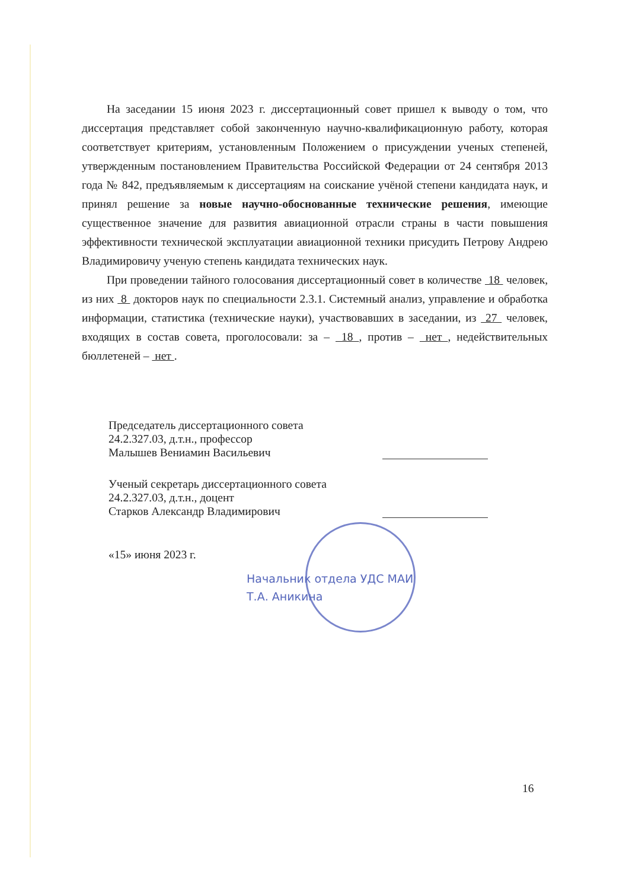На заседании 15 июня 2023 г. диссертационный совет пришел к выводу о том, что диссертация представляет собой законченную научно-квалификационную работу, которая соответствует критериям, установленным Положением о присуждении ученых степеней, утвержденным постановлением Правительства Российской Федерации от 24 сентября 2013 года № 842, предъявляемым к диссертациям на соискание учёной степени кандидата наук, и принял решение за новые научно-обоснованные технические решения, имеющие существенное значение для развития авиационной отрасли страны в части повышения эффективности технической эксплуатации авиационной техники присудить Петрову Андрею Владимировичу ученую степень кандидата технических наук.
При проведении тайного голосования диссертационный совет в количестве 18 человек, из них 8 докторов наук по специальности 2.3.1. Системный анализ, управление и обработка информации, статистика (технические науки), участвовавших в заседании, из 27 человек, входящих в состав совета, проголосовали: за – 18 , против – нет , недействительных бюллетеней – нет .
Председатель диссертационного совета
24.2.327.03, д.т.н., профессор
Малышев Вениамин Васильевич
Ученый секретарь диссертационного совета
24.2.327.03, д.т.н., доцент
Старков Александр Владимирович
«15» июня 2023 г.
Начальник отдела УДС МАИ
Т.А. Аникина
16